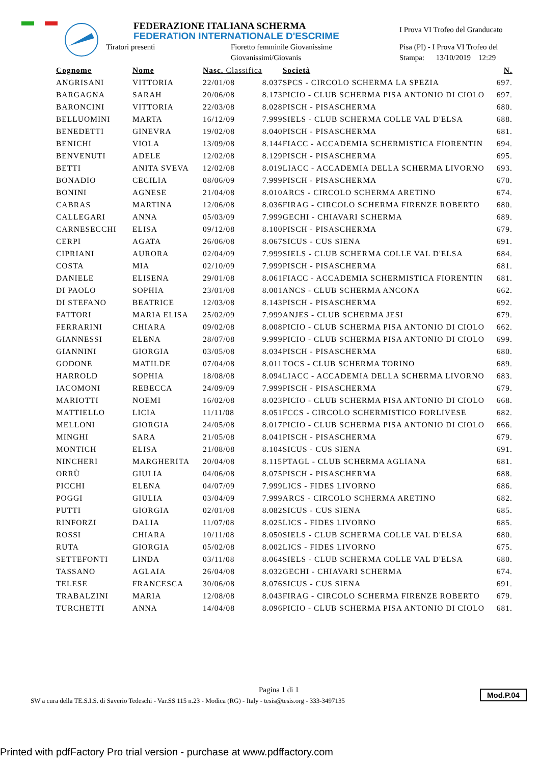FEDERAZIONE ITALIANA SCHERMA
FEDERATION INTERNATIONALE D'ESCRIME
I Prova VI Trofeo del Granducato
Tiratori presenti Fioretto femminile Giovanissime Pisa (PI) - I Prova VI Trofeo del
Giovanissimi/Giovanis Stampa: 13/10/2019 12:29
| Cognome | Nome | Nasc. Classifica | | Società | N. |
| --- | --- | --- | --- | --- | --- |
| ANGRISANI | VITTORIA | 22/01/08 | 8.037 | SPCS - CIRCOLO SCHERMA LA SPEZIA | 697. |
| BARGAGNA | SARAH | 20/06/08 | 8.173 | PICIO - CLUB SCHERMA PISA ANTONIO DI CIOLO | 697. |
| BARONCINI | VITTORIA | 22/03/08 | 8.028 | PISCH - PISASCHERMA | 680. |
| BELLUOMINI | MARTA | 16/12/09 | 7.999 | SIELS - CLUB SCHERMA COLLE VAL D'ELSA | 688. |
| BENEDETTI | GINEVRA | 19/02/08 | 8.040 | PISCH - PISASCHERMA | 681. |
| BENICHI | VIOLA | 13/09/08 | 8.144 | FIACC - ACCADEMIA SCHERMISTICA FIORENTIN | 694. |
| BENVENUTI | ADELE | 12/02/08 | 8.129 | PISCH - PISASCHERMA | 695. |
| BETTI | ANITA SVEVA | 12/02/08 | 8.019 | LIACC - ACCADEMIA DELLA SCHERMA LIVORNO | 693. |
| BONADIO | CECILIA | 08/06/09 | 7.999 | PISCH - PISASCHERMA | 670. |
| BONINI | AGNESE | 21/04/08 | 8.010 | ARCS - CIRCOLO SCHERMA ARETINO | 674. |
| CABRAS | MARTINA | 12/06/08 | 8.036 | FIRAG - CIRCOLO SCHERMA FIRENZE ROBERTO | 680. |
| CALLEGARI | ANNA | 05/03/09 | 7.999 | GECHI - CHIAVARI SCHERMA | 689. |
| CARNESECCHI | ELISA | 09/12/08 | 8.100 | PISCH - PISASCHERMA | 679. |
| CERPI | AGATA | 26/06/08 | 8.067 | SICUS - CUS SIENA | 691. |
| CIPRIANI | AURORA | 02/04/09 | 7.999 | SIELS - CLUB SCHERMA COLLE VAL D'ELSA | 684. |
| COSTA | MIA | 02/10/09 | 7.999 | PISCH - PISASCHERMA | 681. |
| DANIELE | ELISENA | 29/01/08 | 8.061 | FIACC - ACCADEMIA SCHERMISTICA FIORENTIN | 681. |
| DI PAOLO | SOPHIA | 23/01/08 | 8.001 | ANCS - CLUB SCHERMA ANCONA | 662. |
| DI STEFANO | BEATRICE | 12/03/08 | 8.143 | PISCH - PISASCHERMA | 692. |
| FATTORI | MARIA ELISA | 25/02/09 | 7.999 | ANJES - CLUB SCHERMA JESI | 679. |
| FERRARINI | CHIARA | 09/02/08 | 8.008 | PICIO - CLUB SCHERMA PISA ANTONIO DI CIOLO | 662. |
| GIANNESSI | ELENA | 28/07/08 | 9.999 | PICIO - CLUB SCHERMA PISA ANTONIO DI CIOLO | 699. |
| GIANNINI | GIORGIA | 03/05/08 | 8.034 | PISCH - PISASCHERMA | 680. |
| GODONE | MATILDE | 07/04/08 | 8.011 | TOCS - CLUB SCHERMA TORINO | 689. |
| HARROLD | SOPHIA | 18/08/08 | 8.094 | LIACC - ACCADEMIA DELLA SCHERMA LIVORNO | 683. |
| IACOMONI | REBECCA | 24/09/09 | 7.999 | PISCH - PISASCHERMA | 679. |
| MARIOTTI | NOEMI | 16/02/08 | 8.023 | PICIO - CLUB SCHERMA PISA ANTONIO DI CIOLO | 668. |
| MATTIELLO | LICIA | 11/11/08 | 8.051 | FCCS - CIRCOLO SCHERMISTICO FORLIVESE | 682. |
| MELLONI | GIORGIA | 24/05/08 | 8.017 | PICIO - CLUB SCHERMA PISA ANTONIO DI CIOLO | 666. |
| MINGHI | SARA | 21/05/08 | 8.041 | PISCH - PISASCHERMA | 679. |
| MONTICH | ELISA | 21/08/08 | 8.104 | SICUS - CUS SIENA | 691. |
| NINCHERI | MARGHERITA | 20/04/08 | 8.115 | PTAGL - CLUB SCHERMA AGLIANA | 681. |
| ORRÙ | GIULIA | 04/06/08 | 8.075 | PISCH - PISASCHERMA | 688. |
| PICCHI | ELENA | 04/07/09 | 7.999 | LICS - FIDES LIVORNO | 686. |
| POGGI | GIULIA | 03/04/09 | 7.999 | ARCS - CIRCOLO SCHERMA ARETINO | 682. |
| PUTTI | GIORGIA | 02/01/08 | 8.082 | SICUS - CUS SIENA | 685. |
| RINFORZI | DALIA | 11/07/08 | 8.025 | LICS - FIDES LIVORNO | 685. |
| ROSSI | CHIARA | 10/11/08 | 8.050 | SIELS - CLUB SCHERMA COLLE VAL D'ELSA | 680. |
| RUTA | GIORGIA | 05/02/08 | 8.002 | LICS - FIDES LIVORNO | 675. |
| SETTEFONTI | LINDA | 03/11/08 | 8.064 | SIELS - CLUB SCHERMA COLLE VAL D'ELSA | 680. |
| TASSANO | AGLAIA | 26/04/08 | 8.032 | GECHI - CHIAVARI SCHERMA | 674. |
| TELESE | FRANCESCA | 30/06/08 | 8.076 | SICUS - CUS SIENA | 691. |
| TRABALZINI | MARIA | 12/08/08 | 8.043 | FIRAG - CIRCOLO SCHERMA FIRENZE ROBERTO | 679. |
| TURCHETTI | ANNA | 14/04/08 | 8.096 | PICIO - CLUB SCHERMA PISA ANTONIO DI CIOLO | 681. |
Pagina 1 di 1
SW a cura della TE.S.I.S. di Saverio Tedeschi - Var.SS 115 n.23 - Modica (RG) - Italy - tesis@tesis.org - 333-3497135
Mod.P.04
Printed with pdfFactory Pro trial version - purchase at www.pdffactory.com